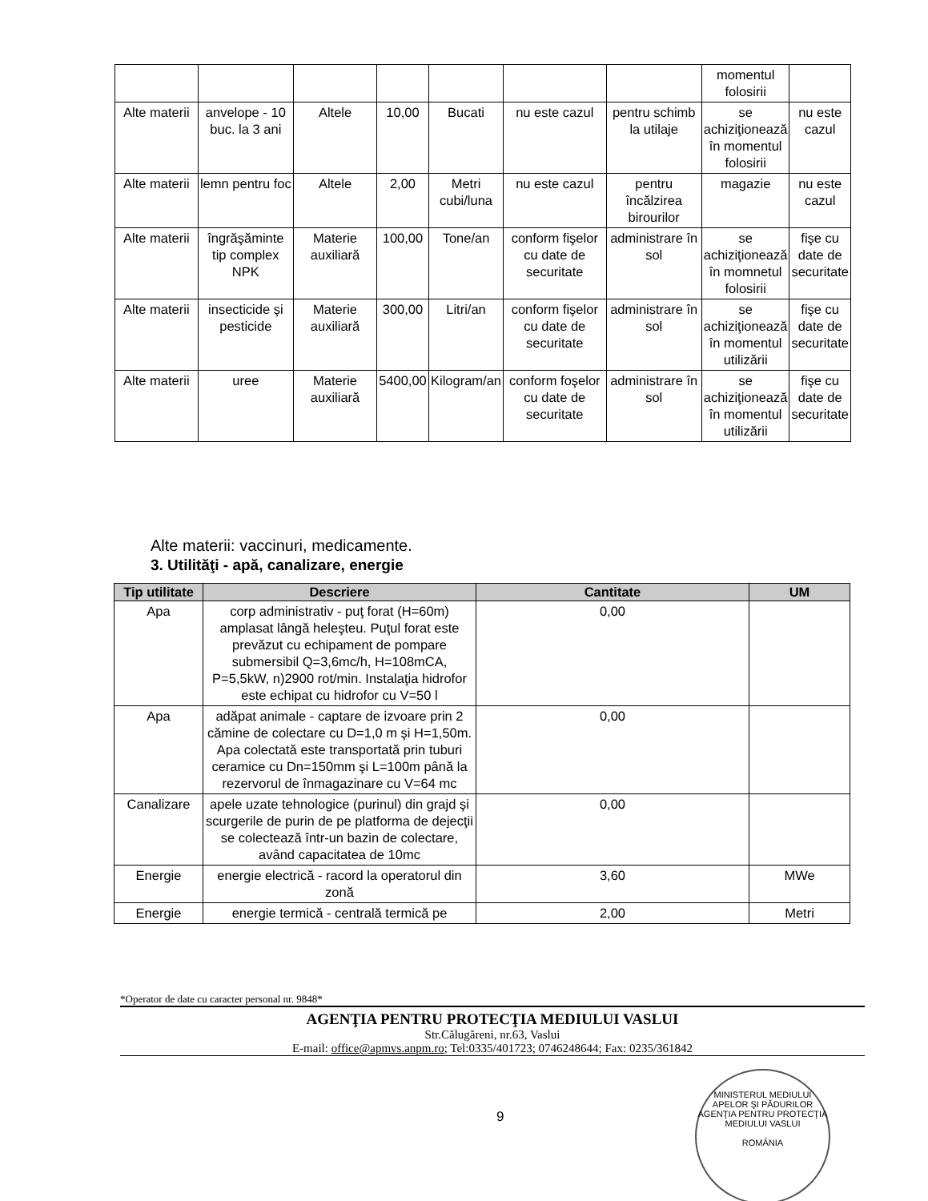| | | | | | | | momentul folosirii | |
| Alte materii | anvelope - 10 buc. la 3 ani | Altele | 10,00 | Bucati | nu este cazul | pentru schimb la utilaje | se achiziţionează în momentul folosirii | nu este cazul |
| Alte materii | lemn pentru foc | Altele | 2,00 | Metri cubi/luna | nu este cazul | pentru încălzirea birourilor | magazie | nu este cazul |
| Alte materii | îngrăşăminte tip complex NPK | Materie auxiliară | 100,00 | Tone/an | conform fişelor cu date de securitate | administrare în sol | se achiziţionează în momnetul folosirii | fişe cu date de securitate |
| Alte materii | insecticide şi pesticide | Materie auxiliară | 300,00 | Litri/an | conform fişelor cu date de securitate | administrare în sol | se achiziţionează în momentul utilizării | fişe cu date de securitate |
| Alte materii | uree | Materie auxiliară | 5400,00 | Kilogram/an | conform foşelor cu date de securitate | administrare în sol | se achiziţionează în momentul utilizării | fişe cu date de securitate |
Alte materii: vaccinuri, medicamente.
3. Utilităţi - apă, canalizare, energie
| Tip utilitate | Descriere | Cantitate | UM |
| --- | --- | --- | --- |
| Apa | corp administrativ - puţ forat (H=60m) amplasat lângă heleşteu. Puţul forat este prevăzut cu echipament de pompare submersibil Q=3,6mc/h, H=108mCA, P=5,5kW, n)2900 rot/min. Instalaţia hidrofor este echipat cu hidrofor cu V=50 l | 0,00 | |
| Apa | adăpat animale - captare de izvoare prin 2 cămine de colectare cu D=1,0 m şi H=1,50m. Apa colectată este transportată prin tuburi ceramice cu Dn=150mm şi L=100m până la rezervorul de înmagazinare cu V=64 mc | 0,00 | |
| Canalizare | apele uzate tehnologice (purinul) din grajd şi scurgerile de purin de pe platforma de dejecţii se colectează într-un bazin de colectare, având capacitatea de 10mc | 0,00 | |
| Energie | energie electrică - racord la operatorul din zonă | 3,60 | MWe |
| Energie | energie termică - centrală termică pe | 2,00 | Metri |
*Operator de date cu caracter personal nr. 9848*
AGENŢIA PENTRU PROTECŢIA MEDIULUI VASLUI
Str.Călugăreni, nr.63, Vaslui
E-mail: office@apmvs.anpm.ro; Tel:0335/401723; 0746248644; Fax: 0235/361842
9
MINISTERUL MEDIULUI APELOR ŞI PĂDURILOR
AGENŢIA PENTRU PROTECŢIA MEDIULUI VASLUI
ROMÂNIA